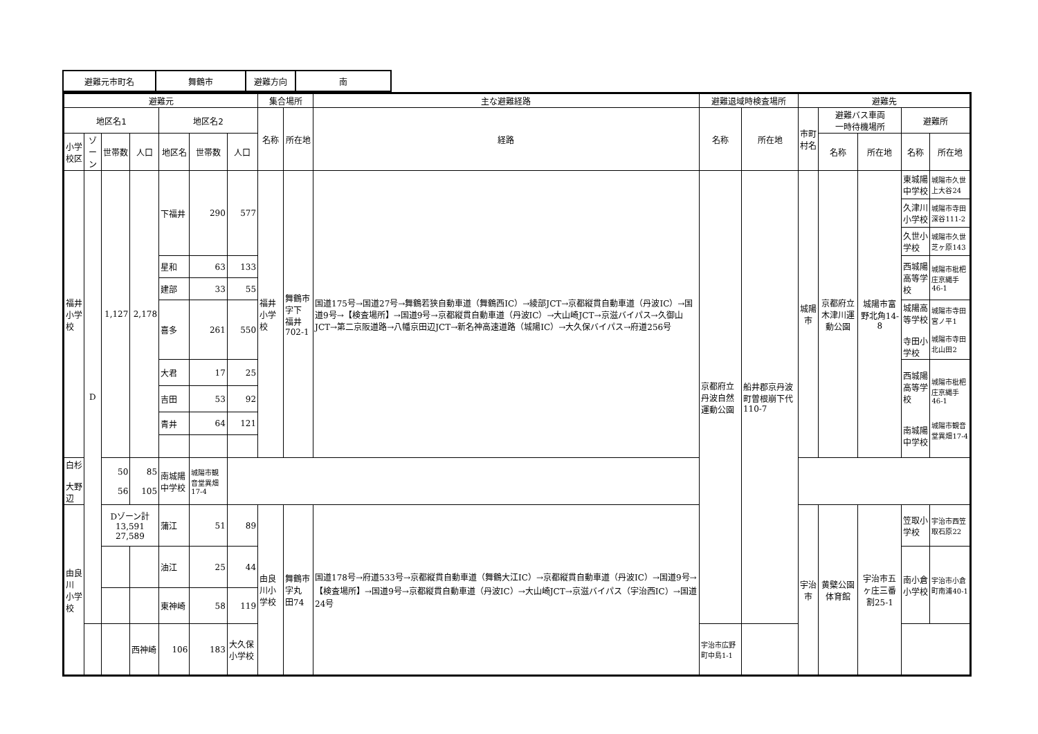| 避難元市町名 | 舞鶴市 | 避難方向 | 南 |
| 避難元 | | | | | | | 集合場所 | | 主な避難経路 | 避難退域時検査場所 | | 避難先 | | | | |
| --- | --- | --- | --- | --- | --- | --- | --- | --- | --- | --- | --- | --- | --- | --- | --- | --- |
| 地区名1 | | | | 地区名2 | | | 名称 | 所在地 | 経路 | 名称 | 所在地 | 市町村名 | 避難バス車両 一時待機場所 | | 避難所 | |
| 小学校区 | ゾーン | 世帯数 | 人口 | 地区名 | 世帯数 | 人口 | | | | | | | 名称 | 所在地 | 名称 | 所在地 |
| 福井 小学校 | D | 1,127 | 2,178 | 下福井 | 290 | 577 | 福井小学校 | 舞鶴市字下 福井702-1 | 国道175号→国道27号→舞鶴若狭自動車道（舞鶴西IC）→綾部JCT→京都縦貫自動車道（丹波IC）→国道9号→【検査場所】→国道9号→京都縦貫自動車道（丹波IC）→大山崎JCT→京滋バイパス→久御山JCT→第二京阪道路→八幡京田辺JCT→新名神高速道路（城陽IC）→大久保バイパス→府道256号 | 京都府立丹波自然運動公園 | 船井郡京丹波町曽根崩下代110-7 | 城陽市 | 京都府立木津川運動公園 | 城陽市富野北角14-8 | 東城陽中学校 | 城陽市久世上大谷24 |
| | | | | | | | | | | | | | | | 久津川小学校 | 城陽市寺田深谷111-2 |
| | | | | | | | | | | | | | | | 久世小学校 | 城陽市久世芝ヶ原143 |
| | | | | 星和 | 63 | 133 | | | | | | | | | 西城陽高等学校 | 城陽市枇杷庄京縄手46-1 |
| | | | | 建部 | 33 | 55 | | | | | | | | | | |
| | | | | 喜多 | 261 | 550 | | | | | | | | | 城陽高等学校 寺田小学校 | 城陽市寺田宮ノ平1 城陽市寺田北山田2 |
| | | | | 大君 | 17 | 25 | | | | | | | | | 西城陽高等学校 南城陽中学校 | 城陽市枇杷庄京縄手46-1 城陽市観音堂異畑17-4 |
| | | | | 吉田 | 53 | 92 | | | | | | | | | | |
| | | | | 青井 | 64 | 121 | | | | | | | | | | |
| 白杉 大野辺 | | 50 56 | 85 105 | 南城陽中学校 | 城陽市観音堂異畑17-4 | | | | | | | | | | | |
| 由良川 小学校 | | Dゾーン計 13,591 27,589 | | 蒲江 | 51 | 89 | 由良川小学校 | 舞鶴市字丸 田74 | 国道178号→府道533号→京都縦貫自動車道（舞鶴大江IC）→京都縦貫自動車道（丹波IC）→国道9号→【検査場所】→国道9号→京都縦貫自動車道（丹波IC）→大山崎JCT→京滋バイパス（宇治西IC）→国道24号 | | | 宇治市 | 黄檗公園体育館 | 宇治市五ヶ庄三番割25-1 | 笠取小学校 | 宇治市西笠取石原22 |
| | | | | 油江 | 25 | 44 | | | | | | | | | 南小倉小学校 | 宇治市小倉町南浦40-1 |
| | | | | 東神崎 | 58 | 119 | | | | | | | | | | |
| | | | 西神崎 | 106 | 183 | 大久保小学校 | | | | 宇治市広野町中島1-1 | | | | | | |